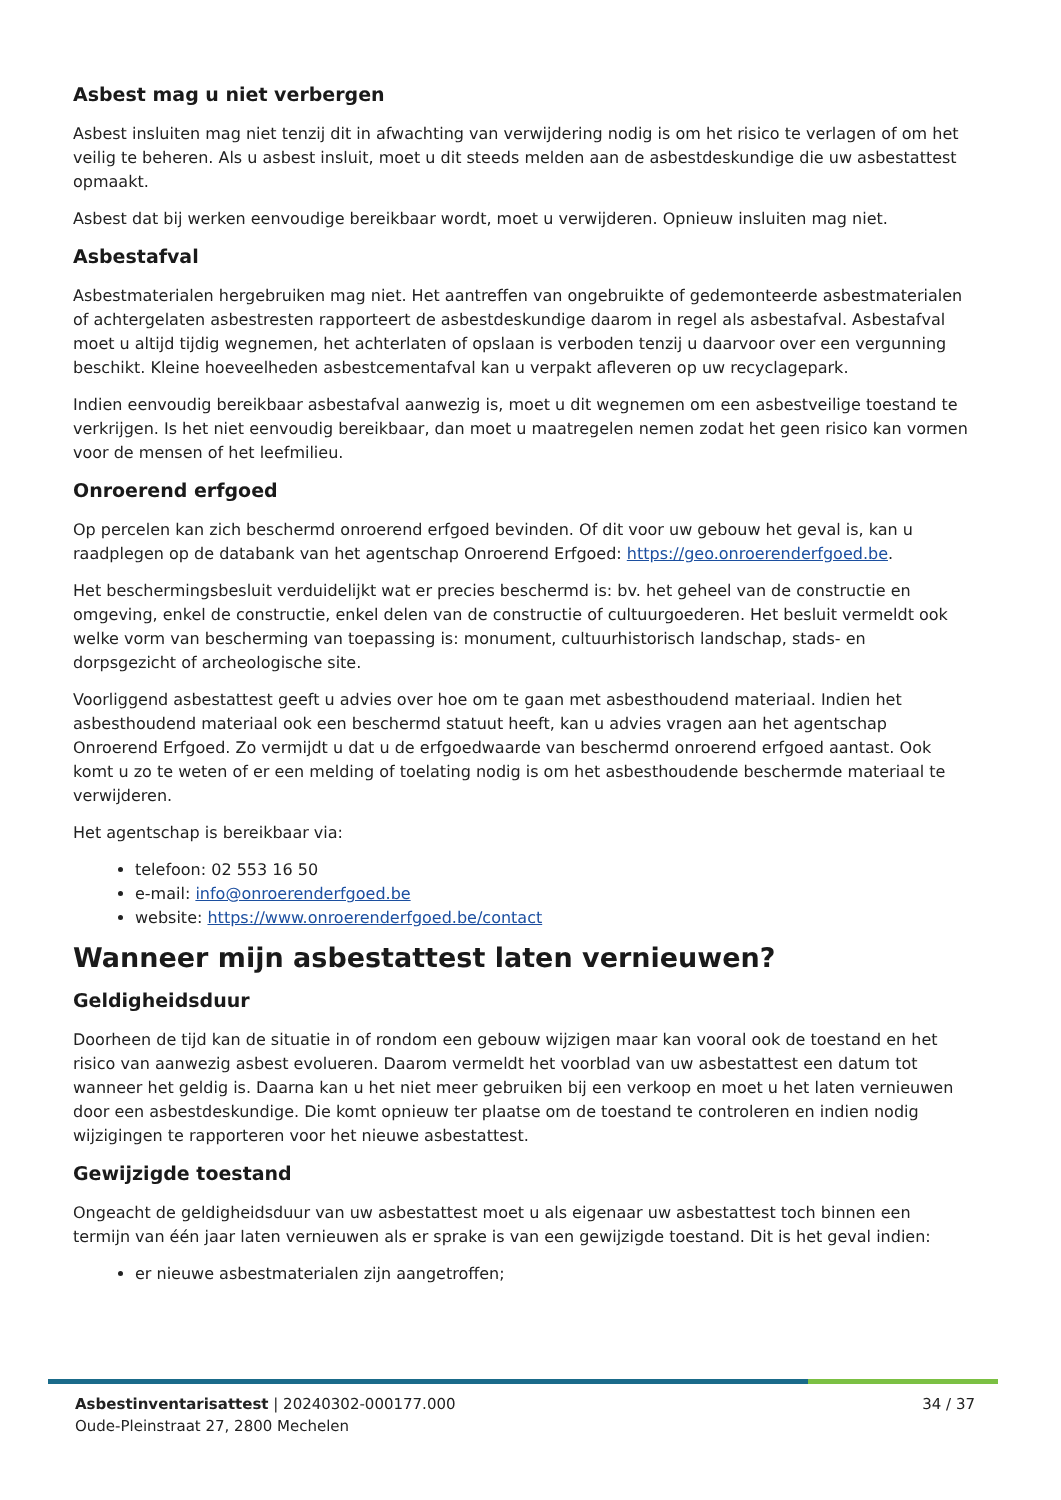Asbest mag u niet verbergen
Asbest insluiten mag niet tenzij dit in afwachting van verwijdering nodig is om het risico te verlagen of om het veilig te beheren. Als u asbest insluit, moet u dit steeds melden aan de asbestdeskundige die uw asbestattest opmaakt.
Asbest dat bij werken eenvoudige bereikbaar wordt, moet u verwijderen. Opnieuw insluiten mag niet.
Asbestafval
Asbestmaterialen hergebruiken mag niet. Het aantreffen van ongebruikte of gedemonteerde asbestmaterialen of achtergelaten asbestresten rapporteert de asbestdeskundige daarom in regel als asbestafval. Asbestafval moet u altijd tijdig wegnemen, het achterlaten of opslaan is verboden tenzij u daarvoor over een vergunning beschikt. Kleine hoeveelheden asbestcementafval kan u verpakt afleveren op uw recyclagepark.
Indien eenvoudig bereikbaar asbestafval aanwezig is, moet u dit wegnemen om een asbestveilige toestand te verkrijgen. Is het niet eenvoudig bereikbaar, dan moet u maatregelen nemen zodat het geen risico kan vormen voor de mensen of het leefmilieu.
Onroerend erfgoed
Op percelen kan zich beschermd onroerend erfgoed bevinden. Of dit voor uw gebouw het geval is, kan u raadplegen op de databank van het agentschap Onroerend Erfgoed: https://geo.onroerenderfgoed.be.
Het beschermingsbesluit verduidelijkt wat er precies beschermd is: bv. het geheel van de constructie en omgeving, enkel de constructie, enkel delen van de constructie of cultuurgoederen. Het besluit vermeldt ook welke vorm van bescherming van toepassing is: monument, cultuurhistorisch landschap, stads- en dorpsgezicht of archeologische site.
Voorliggend asbestattest geeft u advies over hoe om te gaan met asbesthoudend materiaal. Indien het asbesthoudend materiaal ook een beschermd statuut heeft, kan u advies vragen aan het agentschap Onroerend Erfgoed. Zo vermijdt u dat u de erfgoedwaarde van beschermd onroerend erfgoed aantast. Ook komt u zo te weten of er een melding of toelating nodig is om het asbesthoudende beschermde materiaal te verwijderen.
Het agentschap is bereikbaar via:
telefoon: 02 553 16 50
e-mail: info@onroerenderfgoed.be
website: https://www.onroerenderfgoed.be/contact
Wanneer mijn asbestattest laten vernieuwen?
Geldigheidsduur
Doorheen de tijd kan de situatie in of rondom een gebouw wijzigen maar kan vooral ook de toestand en het risico van aanwezig asbest evolueren. Daarom vermeldt het voorblad van uw asbestattest een datum tot wanneer het geldig is. Daarna kan u het niet meer gebruiken bij een verkoop en moet u het laten vernieuwen door een asbestdeskundige. Die komt opnieuw ter plaatse om de toestand te controleren en indien nodig wijzigingen te rapporteren voor het nieuwe asbestattest.
Gewijzigde toestand
Ongeacht de geldigheidsduur van uw asbestattest moet u als eigenaar uw asbestattest toch binnen een termijn van één jaar laten vernieuwen als er sprake is van een gewijzigde toestand. Dit is het geval indien:
er nieuwe asbestmaterialen zijn aangetroffen;
Asbestinventarisattest | 20240302-000177.000
Oude-Pleinstraat 27, 2800 Mechelen
34 / 37